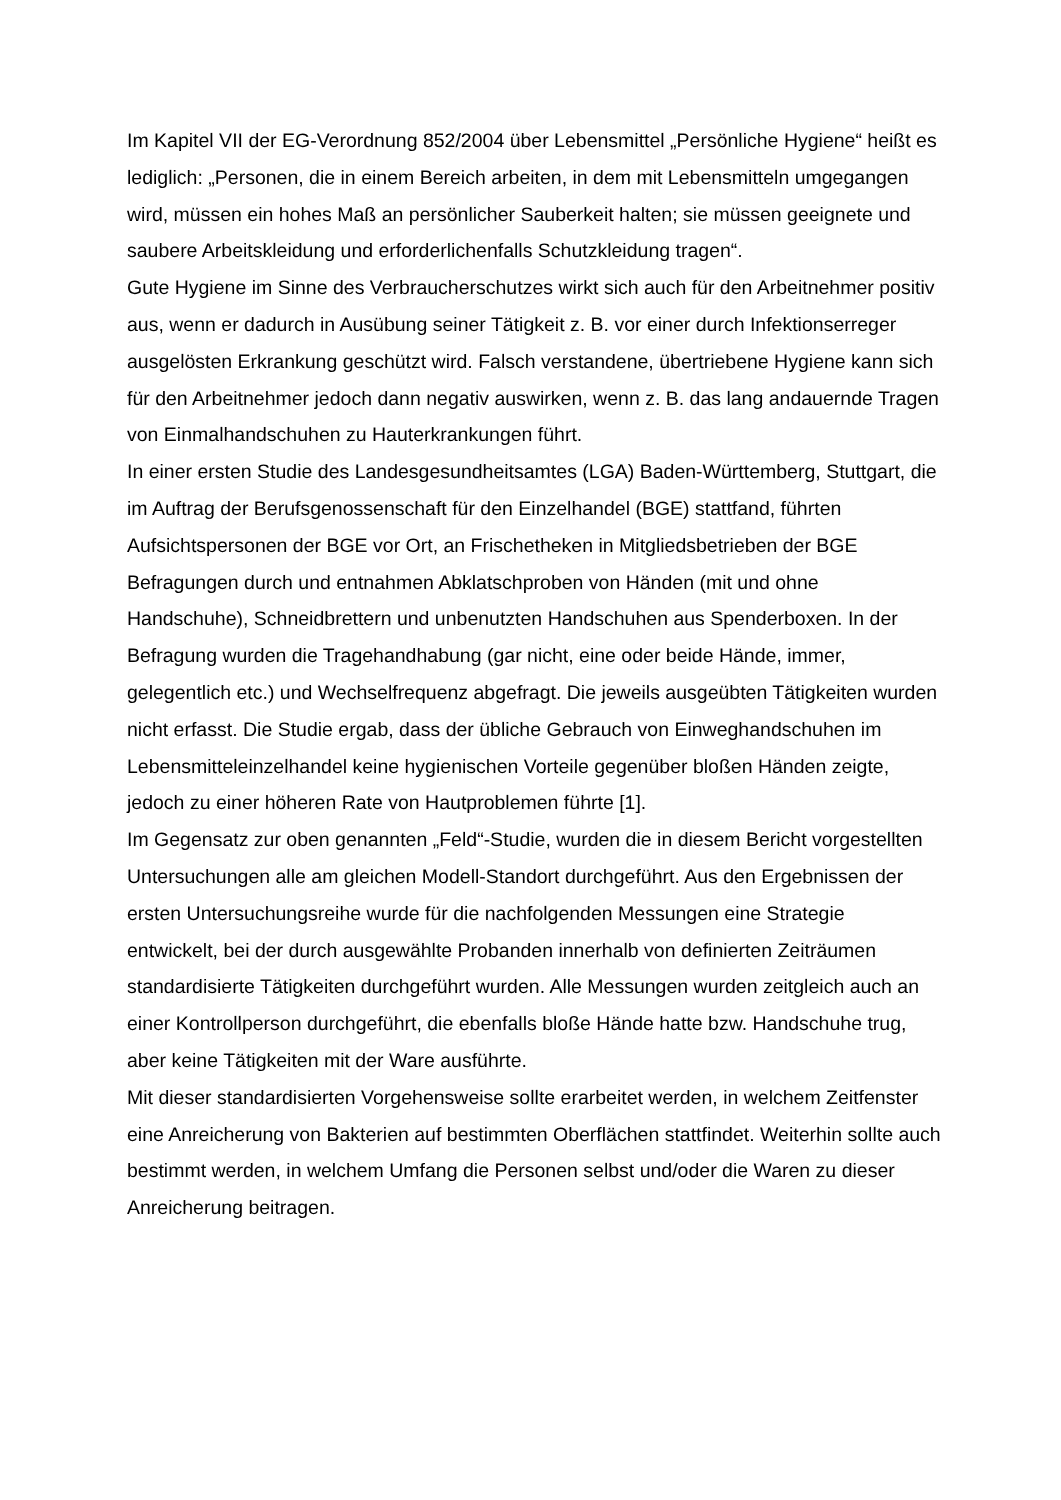Im Kapitel VII der EG-Verordnung 852/2004 über Lebensmittel „Persönliche Hygiene“ heißt es lediglich: „Personen, die in einem Bereich arbeiten, in dem mit Lebensmitteln umgegangen wird, müssen ein hohes Maß an persönlicher Sauberkeit halten; sie müssen geeignete und saubere Arbeitskleidung und erforderlichenfalls Schutzkleidung tragen“.
Gute Hygiene im Sinne des Verbraucherschutzes wirkt sich auch für den Arbeitnehmer positiv aus, wenn er dadurch in Ausübung seiner Tätigkeit z. B. vor einer durch Infektionserreger ausgelösten Erkrankung geschützt wird. Falsch verstandene, übertriebene Hygiene kann sich für den Arbeitnehmer jedoch dann negativ auswirken, wenn z. B. das lang andauernde Tragen von Einmalhandschuhen zu Hauterkrankungen führt.
In einer ersten Studie des Landesgesundheitsamtes (LGA) Baden-Württemberg, Stuttgart, die im Auftrag der Berufsgenossenschaft für den Einzelhandel (BGE) stattfand, führten Aufsichtspersonen der BGE vor Ort, an Frischetheken in Mitgliedsbetrieben der BGE Befragungen durch und entnahmen Abklatschproben von Händen (mit und ohne Handschuhe), Schneidbrettern und unbenutzten Handschuhen aus Spenderboxen. In der Befragung wurden die Tragehandhabung (gar nicht, eine oder beide Hände, immer, gelegentlich etc.) und Wechselfrequenz abgefragt. Die jeweils ausgeübten Tätigkeiten wurden nicht erfasst. Die Studie ergab, dass der übliche Gebrauch von Einweghandschuhen im Lebensmitteleinzelhandel keine hygienischen Vorteile gegenüber bloßen Händen zeigte, jedoch zu einer höheren Rate von Hautproblemen führte [1].
Im Gegensatz zur oben genannten „Feld“-Studie, wurden die in diesem Bericht vorgestellten Untersuchungen alle am gleichen Modell-Standort durchgeführt. Aus den Ergebnissen der ersten Untersuchungsreihe wurde für die nachfolgenden Messungen eine Strategie entwickelt, bei der durch ausgewählte Probanden innerhalb von definierten Zeiträumen standardisierte Tätigkeiten durchgeführt wurden. Alle Messungen wurden zeitgleich auch an einer Kontrollperson durchgeführt, die ebenfalls bloße Hände hatte bzw. Handschuhe trug, aber keine Tätigkeiten mit der Ware ausführte.
Mit dieser standardisierten Vorgehensweise sollte erarbeitet werden, in welchem Zeitfenster eine Anreicherung von Bakterien auf bestimmten Oberflächen stattfindet. Weiterhin sollte auch bestimmt werden, in welchem Umfang die Personen selbst und/oder die Waren zu dieser Anreicherung beitragen.